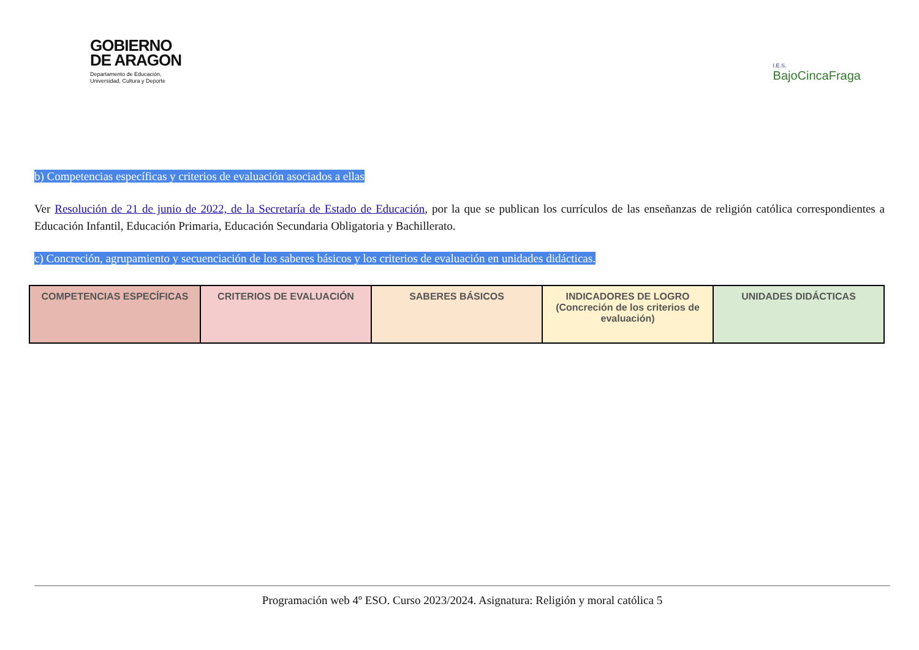GOBIERNO
DE ARAGON
Departamento de Educación,
Universidad, Cultura y Deporte
I.E.S.
BajoCincaFraga
b) Competencias específicas y criterios de evaluación asociados a ellas
Ver Resolución de 21 de junio de 2022, de la Secretaría de Estado de Educación, por la que se publican los currículos de las enseñanzas de religión católica correspondientes a Educación Infantil, Educación Primaria, Educación Secundaria Obligatoria y Bachillerato.
c) Concreción, agrupamiento y secuenciación de los saberes básicos y los criterios de evaluación en unidades didácticas.
| COMPETENCIAS ESPECÍFICAS | CRITERIOS DE EVALUACIÓN | SABERES BÁSICOS | INDICADORES DE LOGRO (Concreción de los criterios de evaluación) | UNIDADES DIDÁCTICAS |
Programación web 4º ESO. Curso 2023/2024. Asignatura: Religión y moral católica 5